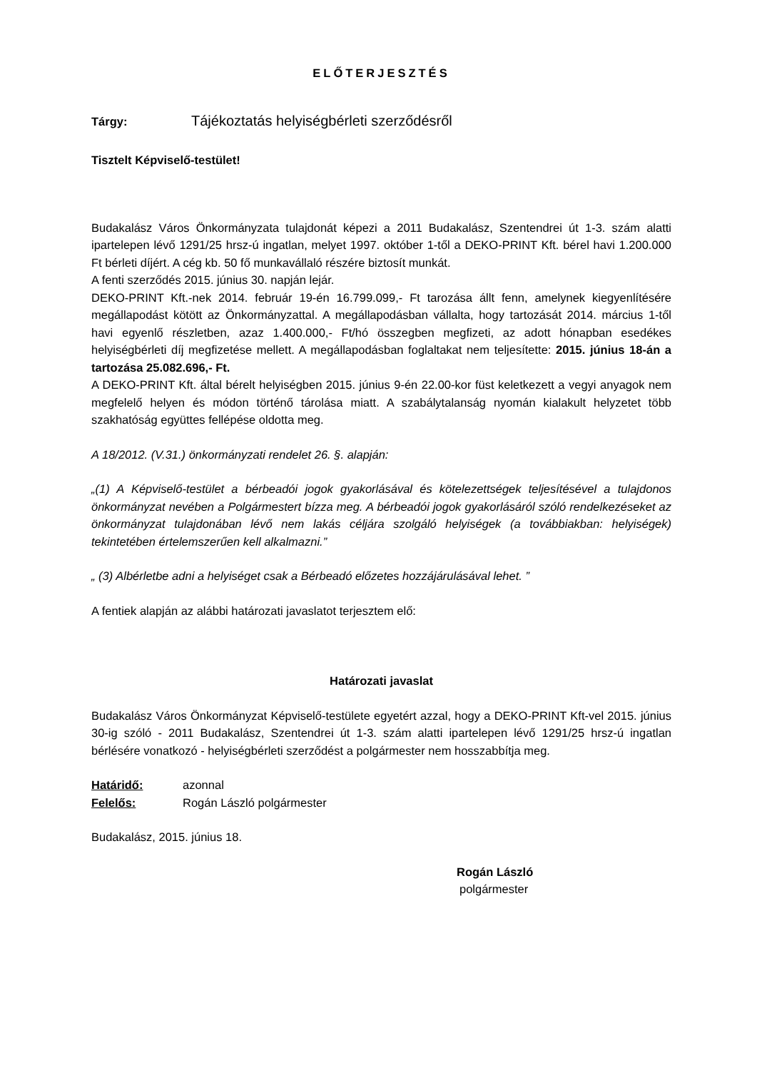ELŐTERJESZTÉS
Tárgy: Tájékoztatás helyiségbérleti szerződésről
Tisztelt Képviselő-testület!
Budakalász Város Önkormányzata tulajdonát képezi a 2011 Budakalász, Szentendrei út 1-3. szám alatti ipartelepen lévő 1291/25 hrsz-ú ingatlan, melyet 1997. október 1-től a DEKO-PRINT Kft. bérel havi 1.200.000 Ft bérleti díjért. A cég kb. 50 fő munkavállaló részére biztosít munkát.
A fenti szerződés 2015. június 30. napján lejár.
DEKO-PRINT Kft.-nek 2014. február 19-én 16.799.099,- Ft tarozása állt fenn, amelynek kiegyenlítésére megállapodást kötött az Önkormányzattal. A megállapodásban vállalta, hogy tartozását 2014. március 1-től havi egyenlő részletben, azaz 1.400.000,- Ft/hó összegben megfizeti, az adott hónapban esedékes helyiségbérleti díj megfizetése mellett. A megállapodásban foglaltakat nem teljesítette: 2015. június 18-án a tartozása 25.082.696,- Ft.
A DEKO-PRINT Kft. által bérelt helyiségben 2015. június 9-én 22.00-kor füst keletkezett a vegyi anyagok nem megfelelő helyen és módon történő tárolása miatt. A szabálytalanság nyomán kialakult helyzetet több szakhatóság együttes fellépése oldotta meg.
A 18/2012. (V.31.) önkormányzati rendelet 26. §. alapján:
„(1) A Képviselő-testület a bérbeadói jogok gyakorlásával és kötelezettségek teljesítésével a tulajdonos önkormányzat nevében a Polgármestert bízza meg. A bérbeadói jogok gyakorlásáról szóló rendelkezéseket az önkormányzat tulajdonában lévő nem lakás céljára szolgáló helyiségek (a továbbiakban: helyiségek) tekintetében értelemszerűen kell alkalmazni.”
„ (3) Albérletbe adni a helyiséget csak a Bérbeadó előzetes hozzájárulásával lehet. ”
A fentiek alapján az alábbi határozati javaslatot terjesztem elő:
Határozati javaslat
Budakalász Város Önkormányzat Képviselő-testülete egyetért azzal, hogy a DEKO-PRINT Kft-vel 2015. június 30-ig szóló - 2011 Budakalász, Szentendrei út 1-3. szám alatti ipartelepen lévő 1291/25 hrsz-ú ingatlan bérlésére vonatkozó - helyiségbérleti szerződést a polgármester nem hosszabbítja meg.
Határidő: azonnal
Felelős: Rogán László polgármester
Budakalász, 2015. június 18.
Rogán László
polgármester